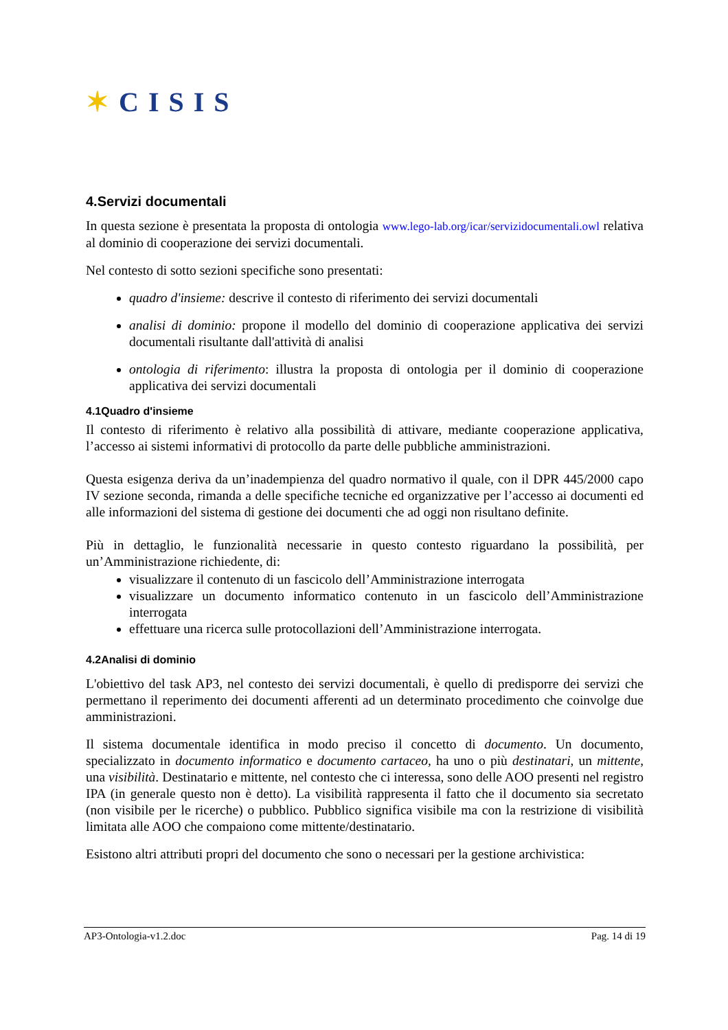✶CISIS
4.Servizi documentali
In questa sezione è presentata la proposta di ontologia www.lego-lab.org/icar/servizidocumentali.owl relativa al dominio di cooperazione dei servizi documentali.
Nel contesto di sotto sezioni specifiche sono presentati:
quadro d'insieme: descrive il contesto di riferimento dei servizi documentali
analisi di dominio: propone il modello del dominio di cooperazione applicativa dei servizi documentali risultante dall'attività di analisi
ontologia di riferimento: illustra la proposta di ontologia per il dominio di cooperazione applicativa dei servizi documentali
4.1Quadro d'insieme
Il contesto di riferimento è relativo alla possibilità di attivare, mediante cooperazione applicativa, l’accesso ai sistemi informativi di protocollo da parte delle pubbliche amministrazioni.
Questa esigenza deriva da un’inadempienza del quadro normativo il quale, con il DPR 445/2000 capo IV sezione seconda, rimanda a delle specifiche tecniche ed organizzative per l’accesso ai documenti ed alle informazioni del sistema di gestione dei documenti che ad oggi non risultano definite.
Più in dettaglio, le funzionalità necessarie in questo contesto riguardano la possibilità, per un’Amministrazione richiedente, di:
visualizzare il contenuto di un fascicolo dell’Amministrazione interrogata
visualizzare un documento informatico contenuto in un fascicolo dell’Amministrazione interrogata
effettuare una ricerca sulle protocollazioni dell’Amministrazione interrogata.
4.2Analisi di dominio
L'obiettivo del task AP3, nel contesto dei servizi documentali, è quello di predisporre dei servizi che permettano il reperimento dei documenti afferenti ad un determinato procedimento che coinvolge due amministrazioni.
Il sistema documentale identifica in modo preciso il concetto di documento. Un documento, specializzato in documento informatico e documento cartaceo, ha uno o più destinatari, un mittente, una visibilità. Destinatario e mittente, nel contesto che ci interessa, sono delle AOO presenti nel registro IPA (in generale questo non è detto). La visibilità rappresenta il fatto che il documento sia secretato (non visibile per le ricerche) o pubblico. Pubblico significa visibile ma con la restrizione di visibilità limitata alle AOO che compaiono come mittente/destinatario.
Esistono altri attributi propri del documento che sono o necessari per la gestione archivistica:
AP3-Ontologia-v1.2.doc Pag. 14 di 19